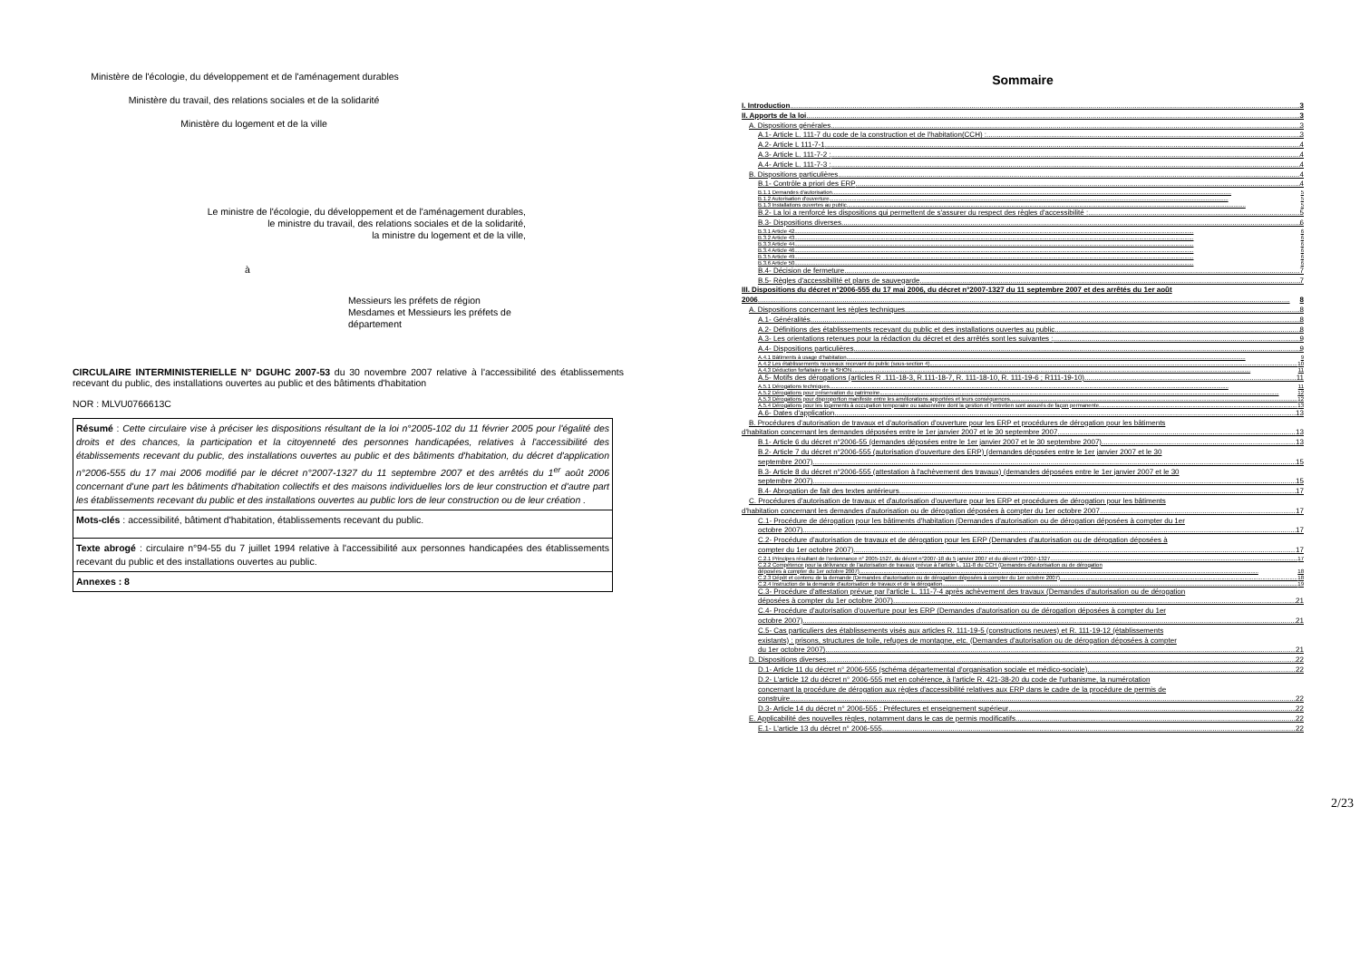Ministère de l'écologie, du développement et de l'aménagement durables
Ministère du travail, des relations sociales et de la solidarité
Ministère du logement et de la ville
Le ministre de l'écologie, du développement et de l'aménagement durables,
le ministre du travail, des relations sociales et de la solidarité,
la ministre du logement et de la ville,
à
Messieurs les préfets de région
Mesdames et Messieurs les préfets de département
CIRCULAIRE INTERMINISTERIELLE N° DGUHC 2007-53 du 30 novembre 2007 relative à l'accessibilité des établissements recevant du public, des installations ouvertes au public et des bâtiments d'habitation
NOR : MLVU0766613C
Résumé : Cette circulaire vise à préciser les dispositions résultant de la loi n°2005-102 du 11 février 2005 pour l'égalité des droits et des chances, la participation et la citoyenneté des personnes handicapées, relatives à l'accessibilité des établissements recevant du public, des installations ouvertes au public et des bâtiments d'habitation, du décret d'application n°2006-555 du 17 mai 2006 modifié par le décret n°2007-1327 du 11 septembre 2007 et des arrêtés du 1<sup>er</sup> août 2006 concernant d'une part les bâtiments d'habitation collectifs et des maisons individuelles lors de leur construction et d'autre part les établissements recevant du public et des installations ouvertes au public lors de leur construction ou de leur création .
Mots-clés : accessibilité, bâtiment d'habitation, établissements recevant du public.
Texte abrogé : circulaire n°94-55 du 7 juillet 1994 relative à l'accessibilité aux personnes handicapées des établissements recevant du public et des installations ouvertes au public.
Annexes : 8
Sommaire
I. Introduction 3
II. Apports de la loi 3
A. Dispositions générales 3
A.1- Article L. 111-7 du code de la construction et de l'habitation(CCH) : 3
A.2- Article L 111-7-1 4
A.3- Article L. 111-7-2 : 4
A.4- Article L. 111-7-3 : 4
B. Dispositions particulières 4
B.1- Contrôle a priori des ERP 4
B.1.1 Demandes d'autorisation 5
B.1.2 Autorisation d'ouverture 5
B.1.3 Installations ouvertes au public 5
B.2- La loi a renforcé les dispositions qui permettent de s'assurer du respect des règles d'accessibilité : 5
B.3- Dispositions diverses 6
B.3.1 Article 42 6
B.3.2 Article 43 6
B.3.3 Article 44 6
B.3.4 Article 46 6
B.3.5 Article 49 6
B.3.6 Article 50 6
B.4- Décision de fermeture 7
B.5- Règles d'accessibilité et plans de sauvegarde 7
III. Dispositions du décret n°2006-555 du 17 mai 2006, du décret n°2007-1327 du 11 septembre 2007 et des arrêtés du 1er août
2006 8
A. Dispositions concernant les règles techniques 8
A.1- Généralités 8
A.2- Définitions des établissements recevant du public et des installations ouvertes au public 8
A.3- Les orientations retenues pour la rédaction du décret et des arrêtés sont les suivantes : 9
A.4- Dispositions particulières 9
A.4.1 Bâtiments à usage d'habitation 9
A.4.2 Les établissements nouveaux recevant du public (sous-section 4) 10
A.4.3 Déduction forfaitaire de la SHON 11
A.5- Motifs des dérogations (articles R .111-18-3, R.111-18-7, R. 111-18-10, R. 111-19-6 ; R111-19-10) 11
A.5.1 Dérogations techniques 11
A.5.2 Dérogations pour préservation du patrimoine 12
A.5.3 Dérogations pour disproportion manifeste entre les améliorations apportées et leurs conséquences 12
A.5.4 Dérogations pour les logements à occupation temporaire ou saisonnière dont la gestion et l'entretien sont assurés de façon permanente 13
A.6- Dates d'application 13
B. Procédures d'autorisation de travaux et d'autorisation d'ouverture pour les ERP et procédures de dérogation pour les bâtiments
d'habitation concernant les demandes déposées entre le 1er janvier 2007 et le 30 septembre 2007 13
B.1- Article 6 du décret n°2006-55 (demandes déposées entre le 1er janvier 2007 et le 30 septembre 2007) 13
B.2- Article 7 du décret n°2006-555 (autorisation d'ouverture des ERP) (demandes déposées entre le 1er janvier 2007 et le 30
septembre 2007) 15
B.3- Article 8 du décret n°2006-555 (attestation à l'achèvement des travaux) (demandes déposées entre le 1er janvier 2007 et le 30
septembre 2007) 15
B.4- Abrogation de fait des textes antérieurs 17
C. Procédures d'autorisation de travaux et d'autorisation d'ouverture pour les ERP et procédures de dérogation pour les bâtiments
d'habitation concernant les demandes d'autorisation ou de dérogation déposées à compter du 1er octobre 2007 17
C.1- Procédure de dérogation pour les bâtiments d'habitation (Demandes d'autorisation ou de dérogation déposées à compter du 1er
octobre 2007) 17
C.2- Procédure d'autorisation de travaux et de dérogation pour les ERP (Demandes d'autorisation ou de dérogation déposées à
compter du 1er octobre 2007) 17
C.2.1 Principes résultant de l'ordonnance n° 2005-1527, du décret n°2007-18 du 5 janvier 2007 et du décret n°2007-1327 17
C.2.2 Compétence pour la délivrance de l'autorisation de travaux prévue à l'article L. 111-8 du CCH (Demandes d'autorisation ou de dérogation
déposées à compter du 1er octobre 2007) 18
C.2.3 Dépôt et contenu de la demande (Demandes d'autorisation ou de dérogation déposées à compter du 1er octobre 2007) 18
C.2.4 Instruction de la demande d'autorisation de travaux et de la dérogation 19
C.3- Procédure d'attestation prévue par l'article L. 111-7-4 après achèvement des travaux (Demandes d'autorisation ou de dérogation
déposées à compter du 1er octobre 2007) 21
C.4- Procédure d'autorisation d'ouverture pour les ERP (Demandes d'autorisation ou de dérogation déposées à compter du 1er
octobre 2007) 21
C.5- Cas particuliers des établissements visés aux articles R. 111-19-5 (constructions neuves) et R. 111-19-12 (établissements
existants) : prisons, structures de toile, refuges de montagne, etc. (Demandes d'autorisation ou de dérogation déposées à compter
du 1er octobre 2007) 21
D. Dispositions diverses 22
D.1- Article 11 du décret n° 2006-555 (schéma départemental d'organisation sociale et médico-sociale) 22
D.2- L'article 12 du décret n° 2006-555 met en cohérence, à l'article R. 421-38-20 du code de l'urbanisme, la numérotation
concernant la procédure de dérogation aux règles d'accessibilité relatives aux ERP dans le cadre de la procédure de permis de
construire 22
D.3- Article 14 du décret n° 2006-555 : Préfectures et enseignement supérieur 22
E. Applicabilité des nouvelles règles, notamment dans le cas de permis modificatifs 22
E.1- L'article 13 du décret n° 2006-555 22
2/23